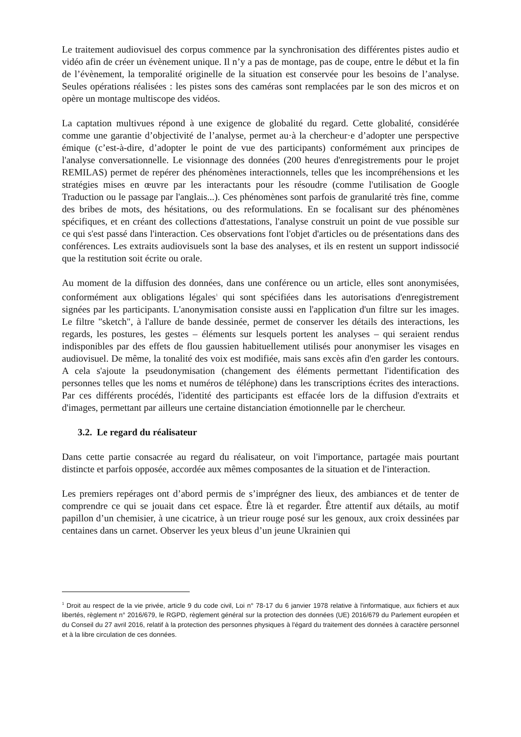Le traitement audiovisuel des corpus commence par la synchronisation des différentes pistes audio et vidéo afin de créer un évènement unique. Il n’y a pas de montage, pas de coupe, entre le début et la fin de l’évènement, la temporalité originelle de la situation est conservée pour les besoins de l’analyse. Seules opérations réalisées : les pistes sons des caméras sont remplacées par le son des micros et on opère un montage multiscope des vidéos.
La captation multivues répond à une exigence de globalité du regard. Cette globalité, considérée comme une garantie d’objectivité de l’analyse, permet au·à la chercheur·e d’adopter une perspective émique (c’est-à-dire, d’adopter le point de vue des participants) conformément aux principes de l'analyse conversationnelle. Le visionnage des données (200 heures d'enregistrements pour le projet REMILAS) permet de repérer des phénomènes interactionnels, telles que les incompréhensions et les stratégies mises en œuvre par les interactants pour les résoudre (comme l'utilisation de Google Traduction ou le passage par l'anglais...). Ces phénomènes sont parfois de granularité très fine, comme des bribes de mots, des hésitations, ou des reformulations. En se focalisant sur des phénomènes spécifiques, et en créant des collections d'attestations, l'analyse construit un point de vue possible sur ce qui s'est passé dans l'interaction. Ces observations font l'objet d'articles ou de présentations dans des conférences. Les extraits audiovisuels sont la base des analyses, et ils en restent un support indissocié que la restitution soit écrite ou orale.
Au moment de la diffusion des données, dans une conférence ou un article, elles sont anonymisées, conformément aux obligations légales<sup>1</sup> qui sont spécifiées dans les autorisations d'enregistrement signées par les participants. L'anonymisation consiste aussi en l'application d'un filtre sur les images. Le filtre "sketch", à l'allure de bande dessinée, permet de conserver les détails des interactions, les regards, les postures, les gestes – éléments sur lesquels portent les analyses – qui seraient rendus indisponibles par des effets de flou gaussien habituellement utilisés pour anonymiser les visages en audiovisuel. De même, la tonalité des voix est modifiée, mais sans excès afin d'en garder les contours. A cela s'ajoute la pseudonymisation (changement des éléments permettant l'identification des personnes telles que les noms et numéros de téléphone) dans les transcriptions écrites des interactions. Par ces différents procédés, l'identité des participants est effacée lors de la diffusion d'extraits et d'images, permettant par ailleurs une certaine distanciation émotionnelle par le chercheur.
3.2. Le regard du réalisateur
Dans cette partie consacrée au regard du réalisateur, on voit l'importance, partagée mais pourtant distincte et parfois opposée, accordée aux mêmes composantes de la situation et de l'interaction.
Les premiers repérages ont d’abord permis de s’imprégner des lieux, des ambiances et de tenter de comprendre ce qui se jouait dans cet espace. Être là et regarder. Être attentif aux détails, au motif papillon d’un chemisier, à une cicatrice, à un trieur rouge posé sur les genoux, aux croix dessinées par centaines dans un carnet. Observer les yeux bleus d’un jeune Ukrainien qui
<sup>1</sup> Droit au respect de la vie privée, article 9 du code civil, Loi n° 78-17 du 6 janvier 1978 relative à l'informatique, aux fichiers et aux libertés, règlement n° 2016/679, le RGPD, règlement général sur la protection des données (UE) 2016/679 du Parlement européen et du Conseil du 27 avril 2016, relatif à la protection des personnes physiques à l'égard du traitement des données à caractère personnel et à la libre circulation de ces données.